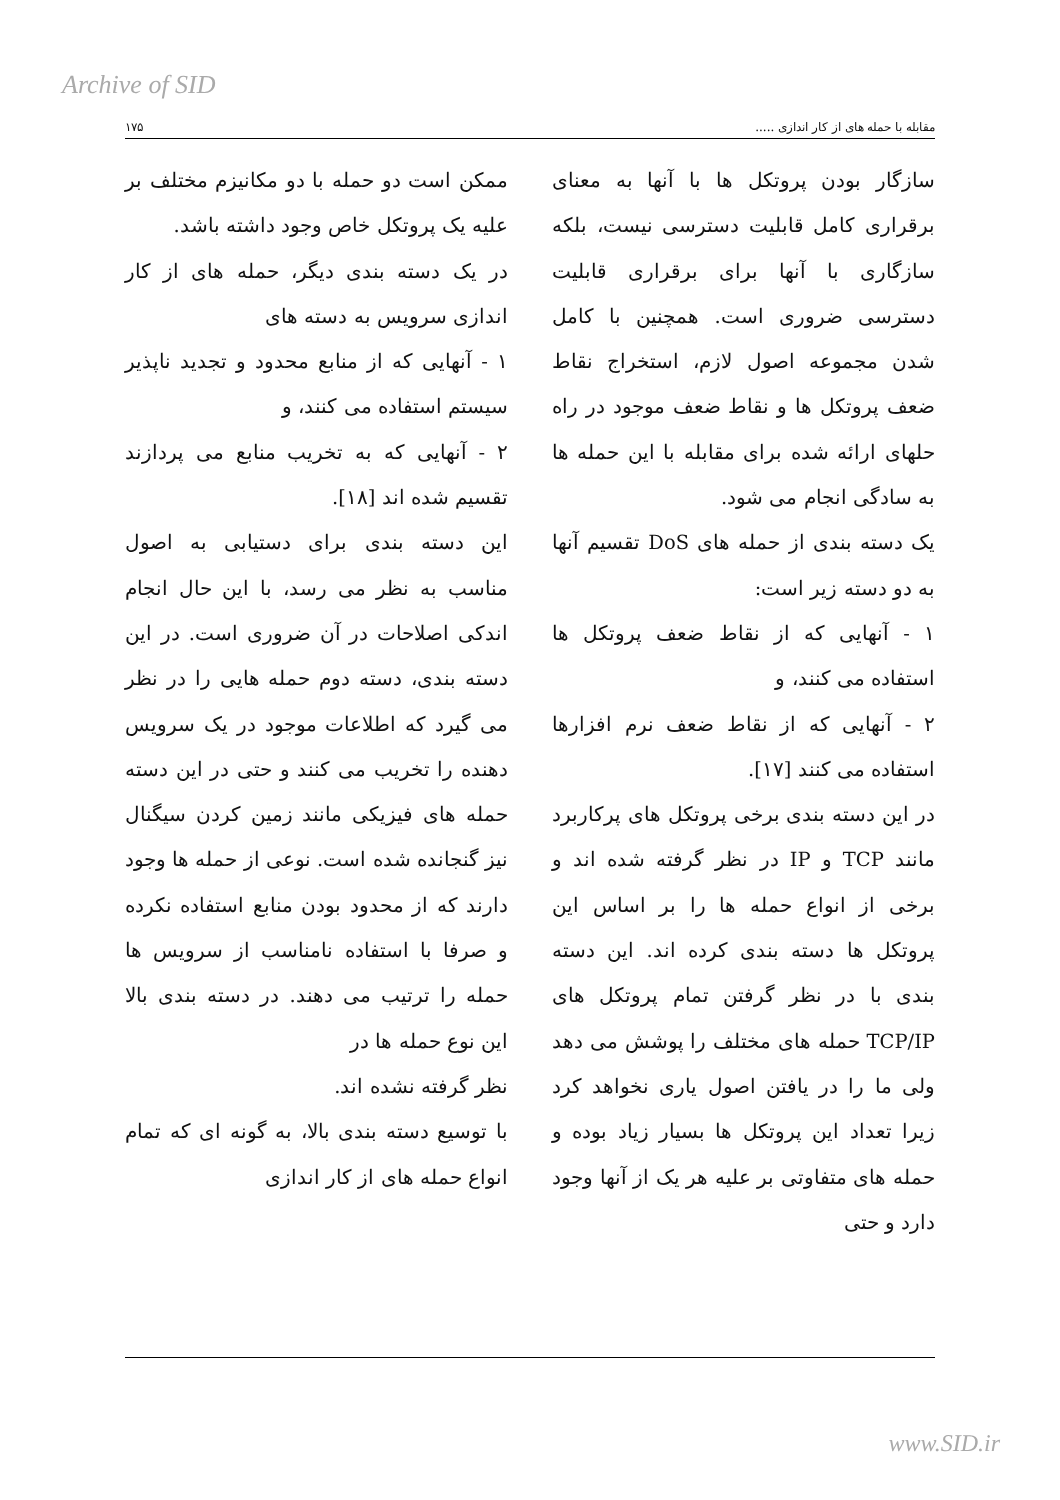Archive of SID
مقابله با حمله های از کار اندازی ..... ۱۷۵
سازگار بودن پروتکل ها با آنها به معنای برقراری کامل قابلیت دسترسی نیست، بلکه سازگاری با آنها برای برقراری قابلیت دسترسی ضروری است. همچنین با کامل شدن مجموعه اصول لازم، استخراج نقاط ضعف پروتکل ها و نقاط ضعف موجود در راه حلهای ارائه شده برای مقابله با این حمله ها به سادگی انجام می شود.
یک دسته بندی از حمله های DoS تقسیم آنها به دو دسته زیر است:
۱ - آنهایی که از نقاط ضعف پروتکل ها استفاده می کنند، و
۲ - آنهایی که از نقاط ضعف نرم افزارها استفاده می کنند [۱۷].
در این دسته بندی برخی پروتکل های پرکاربرد مانند TCP و IP در نظر گرفته شده اند و برخی از انواع حمله ها را بر اساس این پروتکل ها دسته بندی کرده اند. این دسته بندی با در نظر گرفتن تمام پروتکل های TCP/IP حمله های مختلف را پوشش می دهد ولی ما را در یافتن اصول یاری نخواهد کرد زیرا تعداد این پروتکل ها بسیار زیاد بوده و حمله های متفاوتی بر علیه هر یک از آنها وجود دارد و حتی
ممکن است دو حمله با دو مکانیزم مختلف بر علیه یک پروتکل خاص وجود داشته باشد.
در یک دسته بندی دیگر، حمله های از کار اندازی سرویس به دسته های
۱ - آنهایی که از منابع محدود و تجدید ناپذیر سیستم استفاده می کنند، و
۲ - آنهایی که به تخریب منابع می پردازند تقسیم شده اند [۱۸].
این دسته بندی برای دستیابی به اصول مناسب به نظر می رسد، با این حال انجام اندکی اصلاحات در آن ضروری است. در این دسته بندی، دسته دوم حمله هایی را در نظر می گیرد که اطلاعات موجود در یک سرویس دهنده را تخریب می کنند و حتی در این دسته حمله های فیزیکی مانند زمین کردن سیگنال نیز گنجانده شده است. نوعی از حمله ها وجود دارند که از محدود بودن منابع استفاده نکرده و صرفا با استفاده نامناسب از سرویس ها حمله را ترتیب می دهند. در دسته بندی بالا این نوع حمله ها در
نظر گرفته نشده اند.
با توسیع دسته بندی بالا، به گونه ای که تمام انواع حمله های از کار اندازی
www.SID.ir